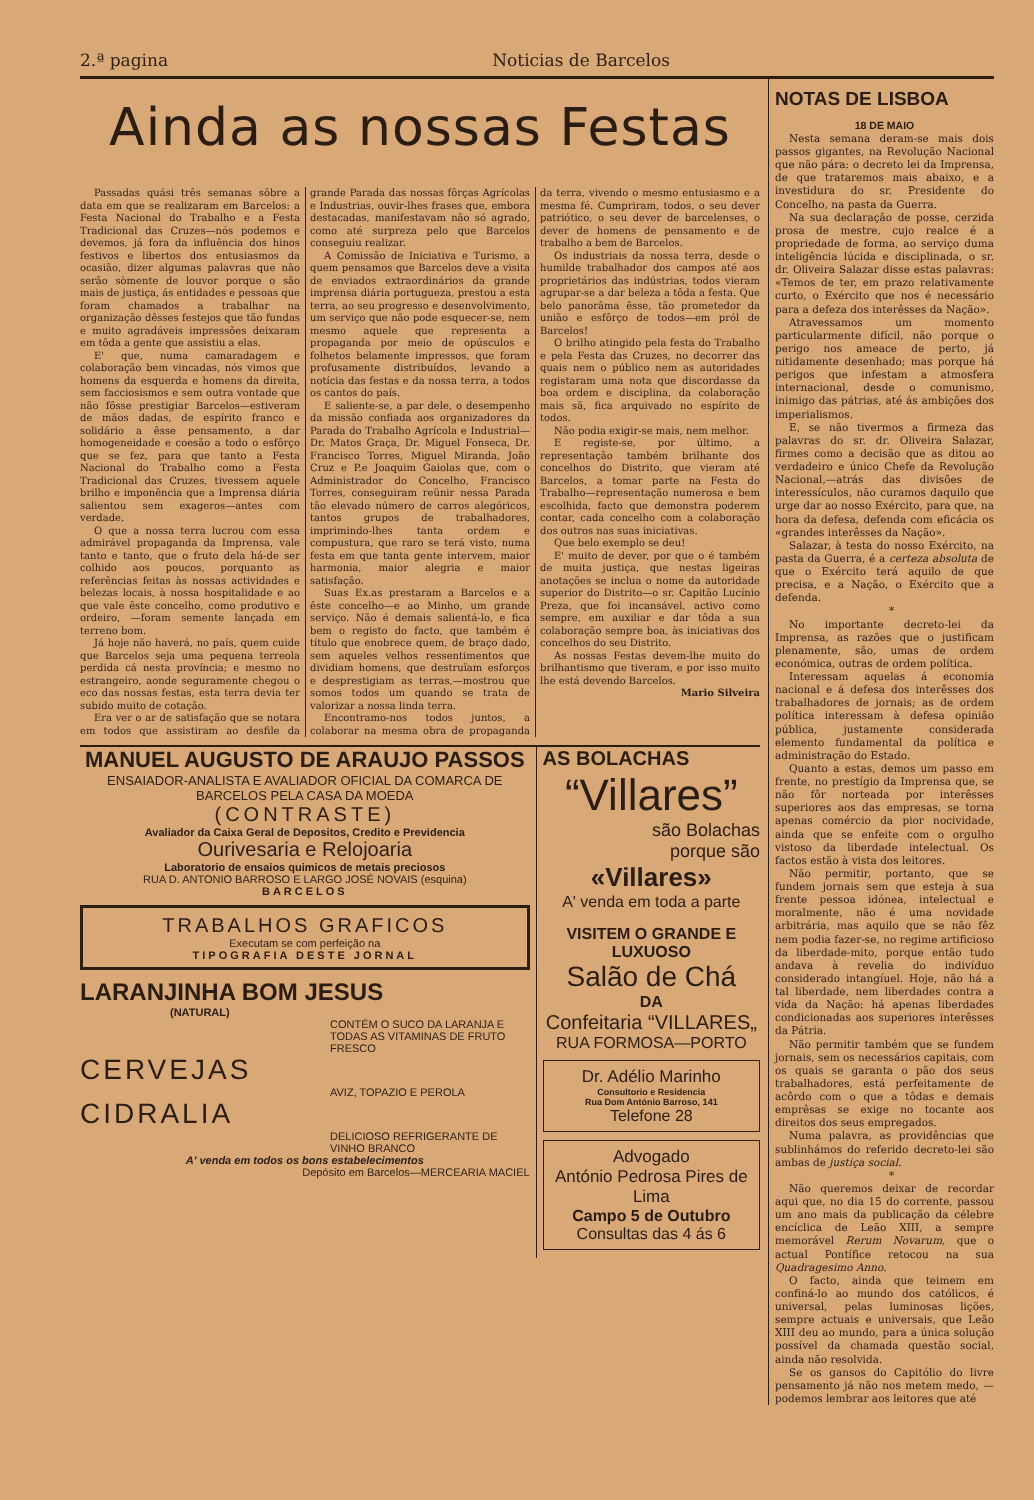2.ª pagina Noticias de Barcelos
Ainda as nossas Festas
Passadas quási três semanas sôbre a data em que se realizaram em Barcelos: a Festa Nacional do Trabalho e a Festa Tradicional das Cruzes—nós podemos e devemos, já fora da influência dos hinos festivos e libertos dos entusiasmos da ocasião, dizer algumas palavras que não serão sòmente de louvor porque o são mais de justiça, ás entidades e pessoas que foram chamados a trabalhar na organização dêsses festejos que tão fundas e muito agradáveis impressões deixaram em tôda a gente que assistiu a elas.
E' que, numa camaradagem e colaboração bem vincadas, nós vimos que homens da esquerda e homens da direita, sem facciosismos e sem outra vontade que não fôsse prestigiar Barcelos—estiveram de mãos dadas, de espírito franco e solidário a êsse pensamento, a dar homogeneidade e coesão a todo o esfôrço que se fez, para que tanto a Festa Nacional do Trabalho como a Festa Tradicional das Cruzes, tivessem aquele brilho e imponência que a Imprensa diária salientou sem exageros—antes com verdade.
O que a nossa terra lucrou com essa admirável propaganda da Imprensa, vale tanto e tanto, que o fruto dela há-de ser colhido aos poucos, porquanto as referências feitas às nossas actividades e belezas locais, à nossa hospitalidade e ao que vale êste concelho, como produtivo e ordeiro, —foram semente lançada em terreno bom.
Já hoje não haverá, no país, quem cuide que Barcelos seja uma pequena terreola perdida cá nesta província; e mesmo no estrangeiro, aonde seguramente chegou o eco das nossas festas, esta terra devia ter subido muito de cotação.
Era ver o ar de satisfação que se notara em todos que assistiram ao desfile da grande Parada das nossas fôrças Agrícolas e Industrias, ouvir-lhes frases que, embora destacadas, manifestavam não só agrado, como até surpreza pelo que Barcelos conseguiu realizar.
A Comissão de Iniciativa e Turismo, a quem pensamos que Barcelos deve a visita de enviados extraordinários da grande imprensa diária portugueza, prestou a esta terra, ao seu progresso e desenvolvimento, um serviço que não pode esquecer-se, nem mesmo aquele que representa a propaganda por meio de opúsculos e folhetos belamente impressos, que foram profusamente distribuídos, levando a notícia das festas e da nossa terra, a todos os cantos do país.
E saliente-se, a par dele, o desempenho da missão confiada aos organizadores da Parada do Trabalho Agrícola e Industrial—Dr. Matos Graça, Dr. Miguel Fonseca, Dr. Francisco Torres, Miguel Miranda, João Cruz e P.e Joaquim Gaiolas que, com o Administrador do Concelho, Francisco Torres, conseguiram reünir nessa Parada tão elevado número de carros alegóricos, tantos grupos de trabalhadores, imprimindo-lhes tanta ordem e compustura, que raro se terá visto, numa festa em que tanta gente intervem, maior harmonia, maior alegria e maior satisfação.
Suas Ex.as prestaram a Barcelos e a êste concelho—e ao Minho, um grande serviço. Não é demais salientá-lo, e fica bem o registo do facto, que também é título que enobrece quem, de braço dado, sem aqueles velhos ressentimentos que dividiam homens, que destruïam esforços e desprestigiam as terras,—mostrou que somos todos um quando se trata de valorizar a nossa linda terra.
Encontramo-nos todos juntos, a colaborar na mesma obra de propaganda da terra, vivendo o mesmo entusiasmo e a mesma fé. Cumpriram, todos, o seu dever patriótico, o seu dever de barcelenses, o dever de homens de pensamento e de trabalho a bem de Barcelos.
Os industriais da nossa terra, desde o humilde trabalhador dos campos até aos proprietários das indústrias, todos vieram agrupar-se a dar beleza a tôda a festa. Que belo panorâma êsse, tão prometedor da união e esfôrço de todos—em pról de Barcelos!
O brilho atingido pela festa do Trabalho e pela Festa das Cruzes, no decorrer das quais nem o público nem as autoridades registaram uma nota que discordasse da boa ordem e disciplina, da colaboração mais sã, fica arquivado no espírito de todos.
Não podia exigir-se mais, nem melhor.
E registe-se, por último, a representação também brilhante dos concelhos do Distrito, que vieram até Barcelos, a tomar parte na Festa do Trabalho—representação numerosa e bem escolhida, facto que demonstra poderem contar, cada concelho com a colaboração dos outros nas suas iniciativas.
Que belo exemplo se deu!
E' muito de dever, por que o é também de muita justiça, que nestas ligeiras anotações se inclua o nome da autoridade superior do Distrito—o sr. Capitão Lucínio Preza, que foi incansável, activo como sempre, em auxiliar e dar tôda a sua colaboração sempre boa, às iniciativas dos concelhos do seu Distrito.
As nossas Festas devem-lhe muito do brilhantismo que tiveram, e por isso muito lhe está devendo Barcelos.
Mario Silveira
MANUEL AUGUSTO DE ARAUJO PASSOS
ENSAIADOR-ANALISTA E AVALIADOR OFICIAL DA COMARCA DE BARCELOS PELA CASA DA MOEDA
(CONTRASTE)
Avaliador da Caixa Geral de Depositos, Credito e Previdencia
Ourivesaria e Relojoaria
Laboratorio de ensaios quimicos de metais preciosos
RUA D. ANTONIO BARROSO E LARGO JOSÉ NOVAIS (esquina)
BARCELOS
TRABALHOS GRAFICOS
Executam se com perfeição na
TIPOGRAFIA DESTE JORNAL
LARANJINHA BOM JESUS
(NATURAL)
CONTÉM O SUCO DA LARANJA E TODAS AS VITAMINAS DE FRUTO FRESCO
CERVEJAS
AVIZ, TOPAZIO E PEROLA
CIDRALIA
DELICIOSO REFRIGERANTE DE VINHO BRANCO
A' venda em todos os bons estabelecimentos
Depósito em Barcelos—MERCEARIA MACIEL
AS BOLACHAS
“Villares”
são Bolachas
porque são
«Villares»
A' venda em toda a parte
VISITEM O GRANDE E LUXUOSO
Salão de Chá
DA
Confeitaria “VILLARES„
RUA FORMOSA—PORTO
Dr. Adélio Marinho
Consultorio e Residencia
Rua Dom António Barroso, 141
Telefone 28
Advogado
António Pedrosa Pires de Lima
Campo 5 de Outubro
Consultas das 4 ás 6
NOTAS DE LISBOA
18 DE MAIO
Nesta semana deram-se mais dois passos gigantes, na Revolução Nacional que não pára: o decreto lei da Imprensa, de que trataremos mais abaixo, e a investidura do sr. Presidente do Concelho, na pasta da Guerra.
Na sua declaração de posse, cerzida prosa de mestre, cujo realce é a propriedade de forma, ao serviço duma inteligência lúcida e disciplinada, o sr. dr. Oliveira Salazar disse estas palavras: «Temos de ter, em prazo relativamente curto, o Exército que nos é necessário para a defeza dos interêsses da Nação».
Atravessamos um momento particularmente difícil, não porque o perigo nos ameace de perto, já nitidamente desenhado; mas porque há perigos que infestam a atmosfera internacional, desde o comunismo, inimigo das pátrias, até ás ambições dos imperialismos.
E, se não tivermos a firmeza das palavras do sr. dr. Oliveira Salazar, firmes como a decisão que as ditou ao verdadeiro e único Chefe da Revolução Nacional,—atrás das divisões de interessículos, não curamos daquilo que urge dar ao nosso Exército, para que, na hora da defesa, defenda com eficácia os «grandes interêsses da Nação».
Salazar, à testa do nosso Exército, na pasta da Guerra, é a certeza absoluta de que o Exército terá aquilo de que precisa, e a Nação, o Exército que a defenda.
*
No importante decreto-lei da Imprensa, as razões que o justificam plenamente, são, umas de ordem económica, outras de ordem política.
Interessam aquelas á economia nacional e á defesa dos interêsses dos trabalhadores de jornais; as de ordem política interessam à defesa opinião pública, justamente considerada elemento fundamental da política e administração do Estado.
Quanto a estas, demos um passo em frente, no prestígio da Imprensa que, se não fôr norteada por interêsses superiores aos das empresas, se torna apenas comércio da pior nocividade, ainda que se enfeite com o orgulho vistoso da liberdade intelectual. Os factos estão à vista dos leitores.
Não permitir, portanto, que se fundem jornais sem que esteja à sua frente pessoa idónea, intelectual e moralmente, não é uma novidade arbitrária, mas aquilo que se não fêz nem podia fazer-se, no regime artificioso da liberdade-mito, porque então tudo andava à revelia do indivíduo considerado intangíuel. Hoje, não há a tal liberdade, nem liberdades contra a vida da Nação: há apenas liberdades condicionadas aos superiores interêsses da Pátria.
Não permitir também que se fundem jornais, sem os necessários capitais, com os quais se garanta o pão dos seus trabalhadores, está perfeitamente de acôrdo com o que a tôdas e demais emprêsas se exige no tocante aos direitos dos seus empregados.
Numa palavra, as providências que sublinhámos do referido decreto-lei são ambas de justiça social.
*
Não queremos deixar de recordar aqui que, no dia 15 do corrente, passou um ano mais da publicação da célebre encíclica de Leão XIII, a sempre memorável Rerum Novarum, que o actual Pontífice retocou na sua Quadragesimo Anno.
O facto, ainda que teimem em confiná-lo ao mundo dos católicos, é universal, pelas luminosas lições, sempre actuais e universais, que Leão XIII deu ao mundo, para a única solução possível da chamada questão social, ainda não resolvida.
Se os gansos do Capitólio do livre pensamento já não nos metem medo, —podemos lembrar aos leitores que até